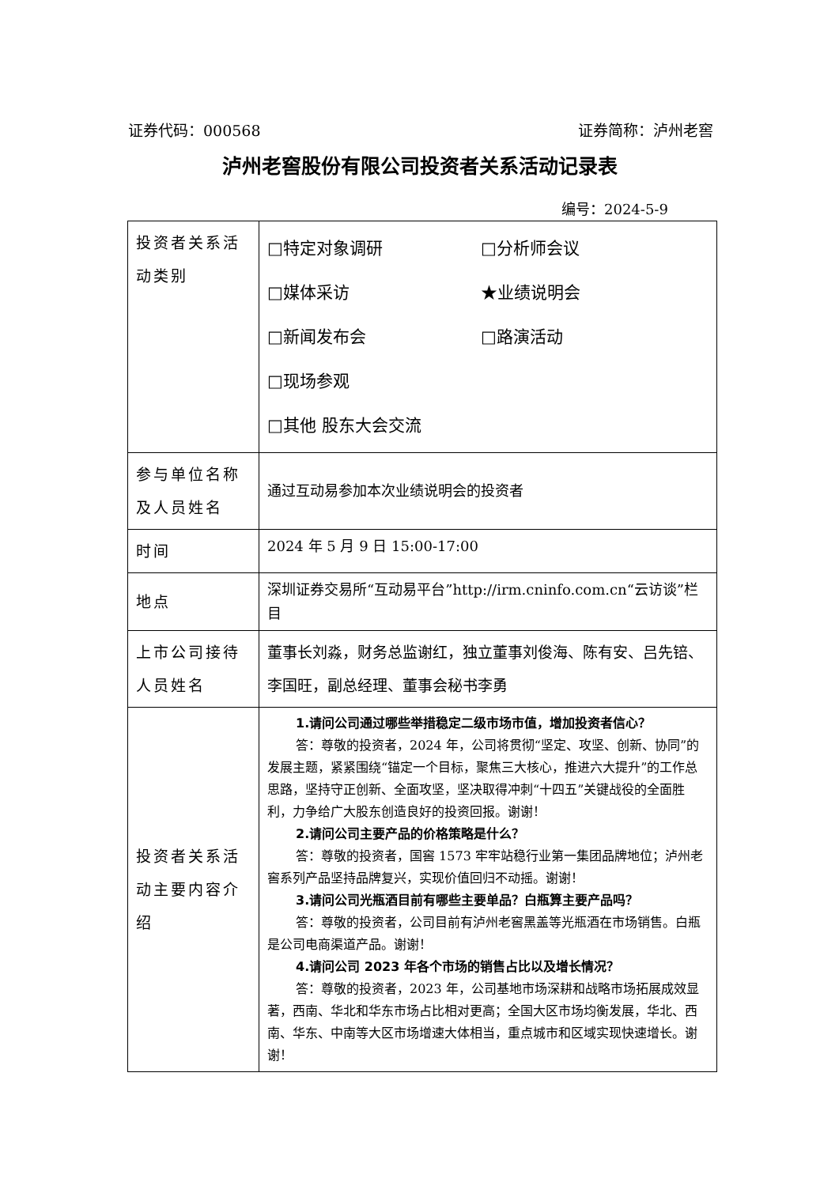证券代码：000568 证券简称：泸州老窖
泸州老窖股份有限公司投资者关系活动记录表
编号：2024-5-9
| 投资者关系活动类别 | □特定对象调研 □分析师会议 □媒体采访 ★业绩说明会 □新闻发布会 □路演活动 □现场参观 □其他 股东大会交流 |
| 参与单位名称及人员姓名 | 通过互动易参加本次业绩说明会的投资者 |
| 时间 | 2024 年 5 月 9 日 15:00-17:00 |
| 地点 | 深圳证券交易所“互动易平台”http://irm.cninfo.com.cn“云访谈”栏目 |
| 上市公司接待人员姓名 | 董事长刘淼，财务总监谢红，独立董事刘俊海、陈有安、吕先锫、李国旺，副总经理、董事会秘书李勇 |
| 投资者关系活动主要内容介绍 | 1.请问公司通过哪些举措稳定二级市场市值，增加投资者信心？ 答：尊敬的投资者，2024 年，公司将贯彻“坚定、攻坚、创新、协同”的发展主题，紧紧围绕“锚定一个目标，聚焦三大核心，推进六大提升”的工作总思路，坚持守正创新、全面攻坚，坚决取得冲刺“十四五”关键战役的全面胜利，力争给广大股东创造良好的投资回报。谢谢！ 2.请问公司主要产品的价格策略是什么？ 答：尊敬的投资者，国窖 1573 牢牢站稳行业第一集团品牌地位；泸州老窖系列产品坚持品牌复兴，实现价值回归不动摇。谢谢！ 3.请问公司光瓶酒目前有哪些主要单品？白瓶算主要产品吗？ 答：尊敬的投资者，公司目前有泸州老窖黑盖等光瓶酒在市场销售。白瓶是公司电商渠道产品。谢谢！ 4.请问公司 2023 年各个市场的销售占比以及增长情况？ 答：尊敬的投资者，2023 年，公司基地市场深耕和战略市场拓展成效显著，西南、华北和华东市场占比相对更高；全国大区市场均衡发展，华北、西南、华东、中南等大区市场增速大体相当，重点城市和区域实现快速增长。谢谢！ |